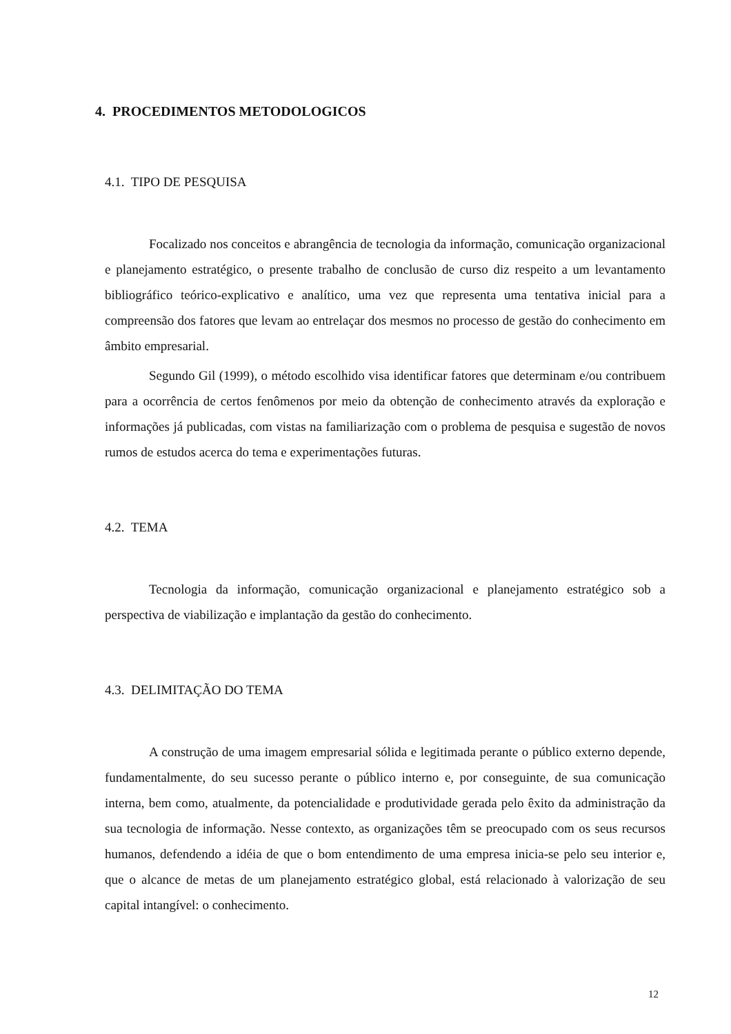4. PROCEDIMENTOS METODOLOGICOS
4.1. TIPO DE PESQUISA
Focalizado nos conceitos e abrangência de tecnologia da informação, comunicação organizacional e planejamento estratégico, o presente trabalho de conclusão de curso diz respeito a um levantamento bibliográfico teórico-explicativo e analítico, uma vez que representa uma tentativa inicial para a compreensão dos fatores que levam ao entrelaçar dos mesmos no processo de gestão do conhecimento em âmbito empresarial.
Segundo Gil (1999), o método escolhido visa identificar fatores que determinam e/ou contribuem para a ocorrência de certos fenômenos por meio da obtenção de conhecimento através da exploração e informações já publicadas, com vistas na familiarização com o problema de pesquisa e sugestão de novos rumos de estudos acerca do tema e experimentações futuras.
4.2. TEMA
Tecnologia da informação, comunicação organizacional e planejamento estratégico sob a perspectiva de viabilização e implantação da gestão do conhecimento.
4.3. DELIMITAÇÃO DO TEMA
A construção de uma imagem empresarial sólida e legitimada perante o público externo depende, fundamentalmente, do seu sucesso perante o público interno e, por conseguinte, de sua comunicação interna, bem como, atualmente, da potencialidade e produtividade gerada pelo êxito da administração da sua tecnologia de informação. Nesse contexto, as organizações têm se preocupado com os seus recursos humanos, defendendo a idéia de que o bom entendimento de uma empresa inicia-se pelo seu interior e, que o alcance de metas de um planejamento estratégico global, está relacionado à valorização de seu capital intangível: o conhecimento.
12